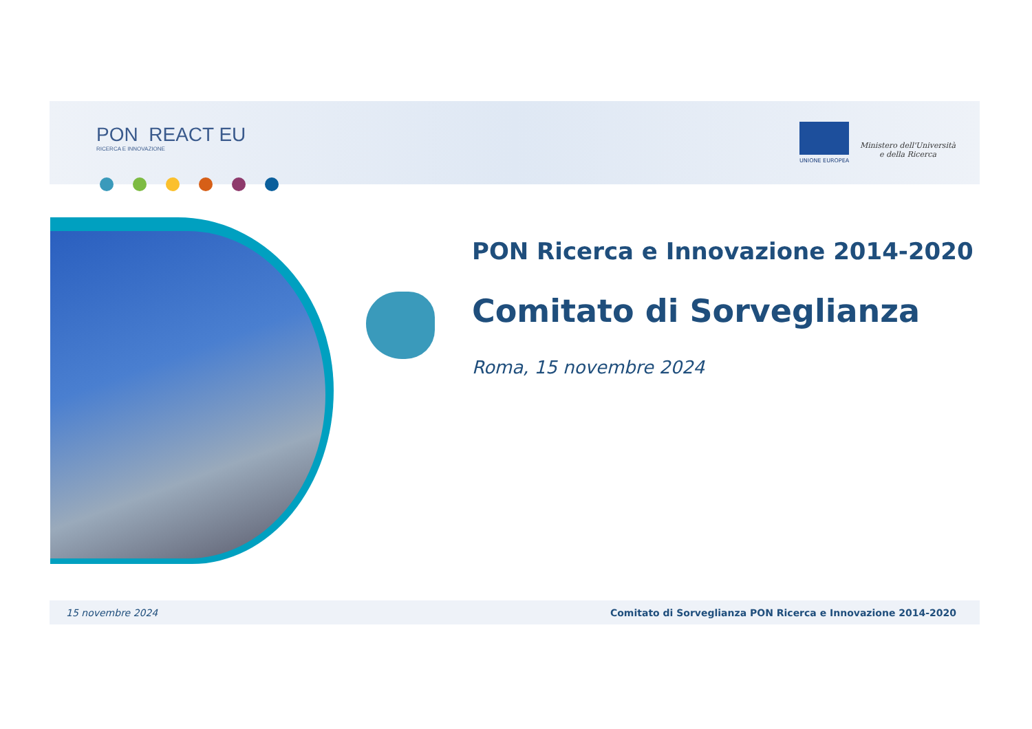PON REACT EU
RICERCA E INNOVAZIONE
UNIONE EUROPEA
Ministero dell'Università
e della Ricerca
PON Ricerca e Innovazione 2014-2020
Comitato di Sorveglianza
Roma, 15 novembre 2024
15 novembre 2024 Comitato di Sorveglianza PON Ricerca e Innovazione 2014-2020